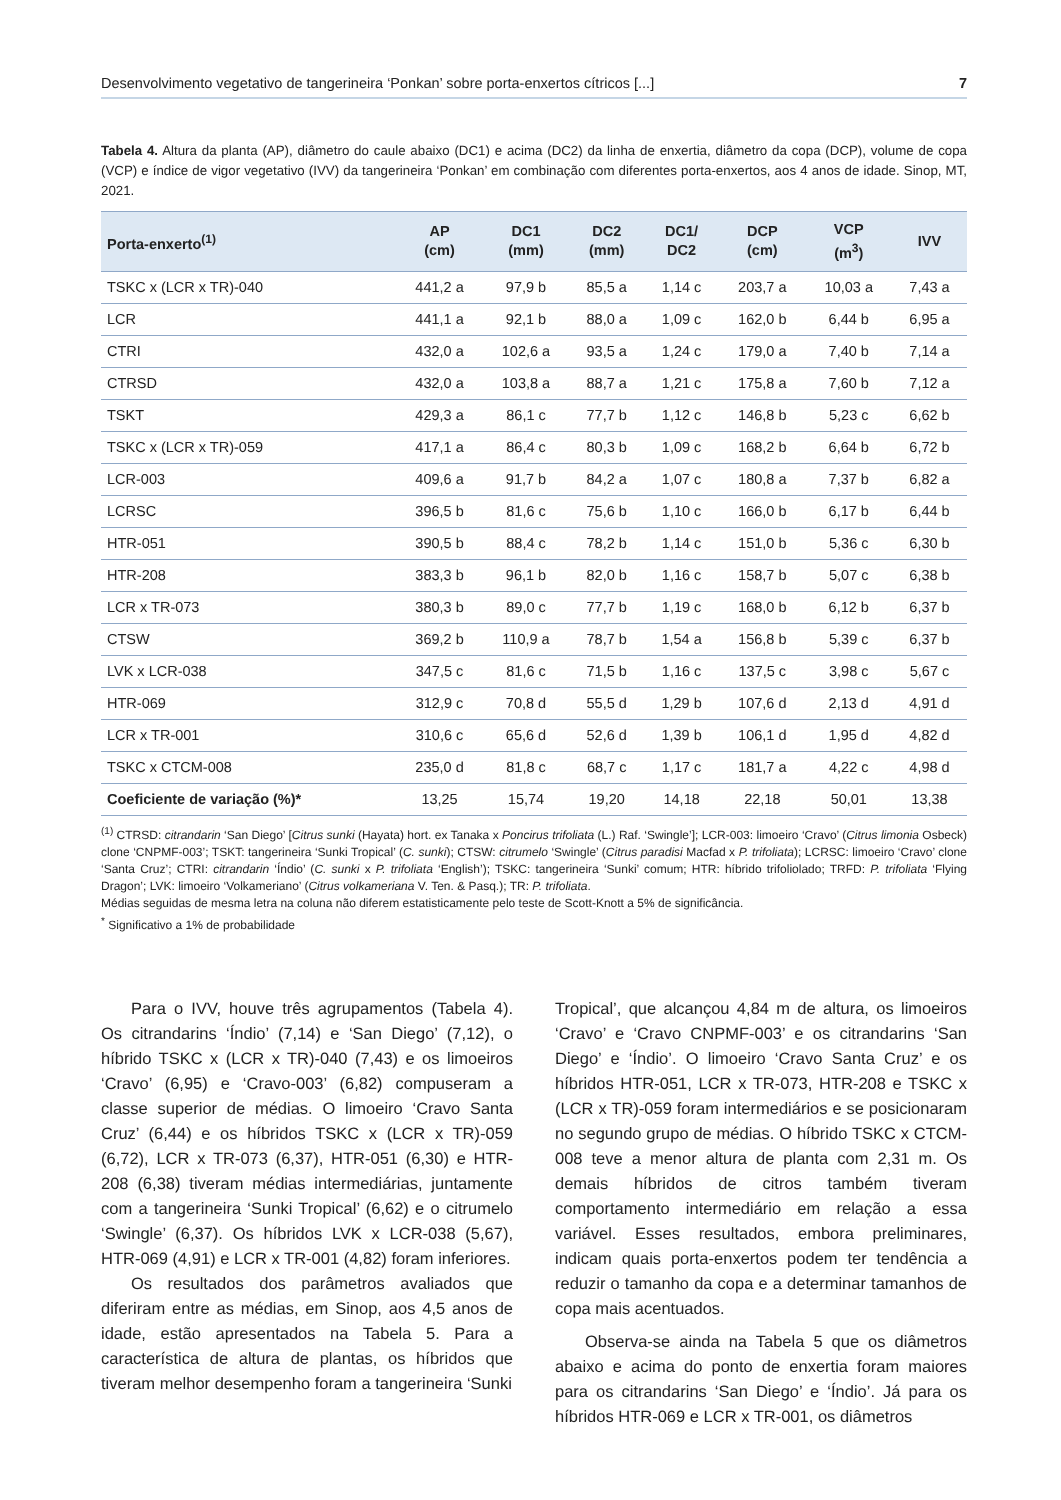Desenvolvimento vegetativo de tangerineira ‘Ponkan’ sobre porta-enxertos cítricos [...] 7
Tabela 4. Altura da planta (AP), diâmetro do caule abaixo (DC1) e acima (DC2) da linha de enxertia, diâmetro da copa (DCP), volume de copa (VCP) e índice de vigor vegetativo (IVV) da tangerineira ‘Ponkan’ em combinação com diferentes porta-enxertos, aos 4 anos de idade. Sinop, MT, 2021.
| Porta-enxerto<sup>(1)</sup> | AP (cm) | DC1 (mm) | DC2 (mm) | DC1/ DC2 | DCP (cm) | VCP (m<sup>3</sup>) | IVV |
| --- | --- | --- | --- | --- | --- | --- | --- |
| TSKC x (LCR x TR)-040 | 441,2 a | 97,9 b | 85,5 a | 1,14 c | 203,7 a | 10,03 a | 7,43 a |
| LCR | 441,1 a | 92,1 b | 88,0 a | 1,09 c | 162,0 b | 6,44 b | 6,95 a |
| CTRI | 432,0 a | 102,6 a | 93,5 a | 1,24 c | 179,0 a | 7,40 b | 7,14 a |
| CTRSD | 432,0 a | 103,8 a | 88,7 a | 1,21 c | 175,8 a | 7,60 b | 7,12 a |
| TSKT | 429,3 a | 86,1 c | 77,7 b | 1,12 c | 146,8 b | 5,23 c | 6,62 b |
| TSKC x (LCR x TR)-059 | 417,1 a | 86,4 c | 80,3 b | 1,09 c | 168,2 b | 6,64 b | 6,72 b |
| LCR-003 | 409,6 a | 91,7 b | 84,2 a | 1,07 c | 180,8 a | 7,37 b | 6,82 a |
| LCRSC | 396,5 b | 81,6 c | 75,6 b | 1,10 c | 166,0 b | 6,17 b | 6,44 b |
| HTR-051 | 390,5 b | 88,4 c | 78,2 b | 1,14 c | 151,0 b | 5,36 c | 6,30 b |
| HTR-208 | 383,3 b | 96,1 b | 82,0 b | 1,16 c | 158,7 b | 5,07 c | 6,38 b |
| LCR x TR-073 | 380,3 b | 89,0 c | 77,7 b | 1,19 c | 168,0 b | 6,12 b | 6,37 b |
| CTSW | 369,2 b | 110,9 a | 78,7 b | 1,54 a | 156,8 b | 5,39 c | 6,37 b |
| LVK x LCR-038 | 347,5 c | 81,6 c | 71,5 b | 1,16 c | 137,5 c | 3,98 c | 5,67 c |
| HTR-069 | 312,9 c | 70,8 d | 55,5 d | 1,29 b | 107,6 d | 2,13 d | 4,91 d |
| LCR x TR-001 | 310,6 c | 65,6 d | 52,6 d | 1,39 b | 106,1 d | 1,95 d | 4,82 d |
| TSKC x CTCM-008 | 235,0 d | 81,8 c | 68,7 c | 1,17 c | 181,7 a | 4,22 c | 4,98 d |
| Coeficiente de variação (%)* | 13,25 | 15,74 | 19,20 | 14,18 | 22,18 | 50,01 | 13,38 |
<sup>(1)</sup> CTRSD: citrandarin ‘San Diego’ [Citrus sunki (Hayata) hort. ex Tanaka x Poncirus trifoliata (L.) Raf. ‘Swingle’]; LCR-003: limoeiro ‘Cravo’ (Citrus limonia Osbeck) clone ‘CNPMF-003’; TSKT: tangerineira ‘Sunki Tropical’ (C. sunki); CTSW: citrumelo ‘Swingle’ (Citrus paradisi Macfad x P. trifoliata); LCRSC: limoeiro ‘Cravo’ clone ‘Santa Cruz’; CTRI: citrandarin ‘Índio’ (C. sunki x P. trifoliata ‘English’); TSKC: tangerineira ‘Sunki’ comum; HTR: híbrido trifoliolado; TRFD: P. trifoliata ‘Flying Dragon’; LVK: limoeiro ‘Volkameriano’ (Citrus volkameriana V. Ten. & Pasq.); TR: P. trifoliata.
Médias seguidas de mesma letra na coluna não diferem estatisticamente pelo teste de Scott-Knott a 5% de significância.
<sup>*</sup> Significativo a 1% de probabilidade
Para o IVV, houve três agrupamentos (Tabela 4). Os citrandarins ‘Índio’ (7,14) e ‘San Diego’ (7,12), o híbrido TSKC x (LCR x TR)-040 (7,43) e os limoeiros ‘Cravo’ (6,95) e ‘Cravo-003’ (6,82) compuseram a classe superior de médias. O limoeiro ‘Cravo Santa Cruz’ (6,44) e os híbridos TSKC x (LCR x TR)-059 (6,72), LCR x TR-073 (6,37), HTR-051 (6,30) e HTR-208 (6,38) tiveram médias intermediárias, juntamente com a tangerineira ‘Sunki Tropical’ (6,62) e o citrumelo ‘Swingle’ (6,37). Os híbridos LVK x LCR-038 (5,67), HTR-069 (4,91) e LCR x TR-001 (4,82) foram inferiores.
Os resultados dos parâmetros avaliados que diferiram entre as médias, em Sinop, aos 4,5 anos de idade, estão apresentados na Tabela 5. Para a característica de altura de plantas, os híbridos que tiveram melhor desempenho foram a tangerineira ‘Sunki
Tropical’, que alcançou 4,84 m de altura, os limoeiros ‘Cravo’ e ‘Cravo CNPMF-003’ e os citrandarins ‘San Diego’ e ‘Índio’. O limoeiro ‘Cravo Santa Cruz’ e os híbridos HTR-051, LCR x TR-073, HTR-208 e TSKC x (LCR x TR)-059 foram intermediários e se posicionaram no segundo grupo de médias. O híbrido TSKC x CTCM-008 teve a menor altura de planta com 2,31 m. Os demais híbridos de citros também tiveram comportamento intermediário em relação a essa variável. Esses resultados, embora preliminares, indicam quais porta-enxertos podem ter tendência a reduzir o tamanho da copa e a determinar tamanhos de copa mais acentuados.
Observa-se ainda na Tabela 5 que os diâmetros abaixo e acima do ponto de enxertia foram maiores para os citrandarins ‘San Diego’ e ‘Índio’. Já para os híbridos HTR-069 e LCR x TR-001, os diâmetros